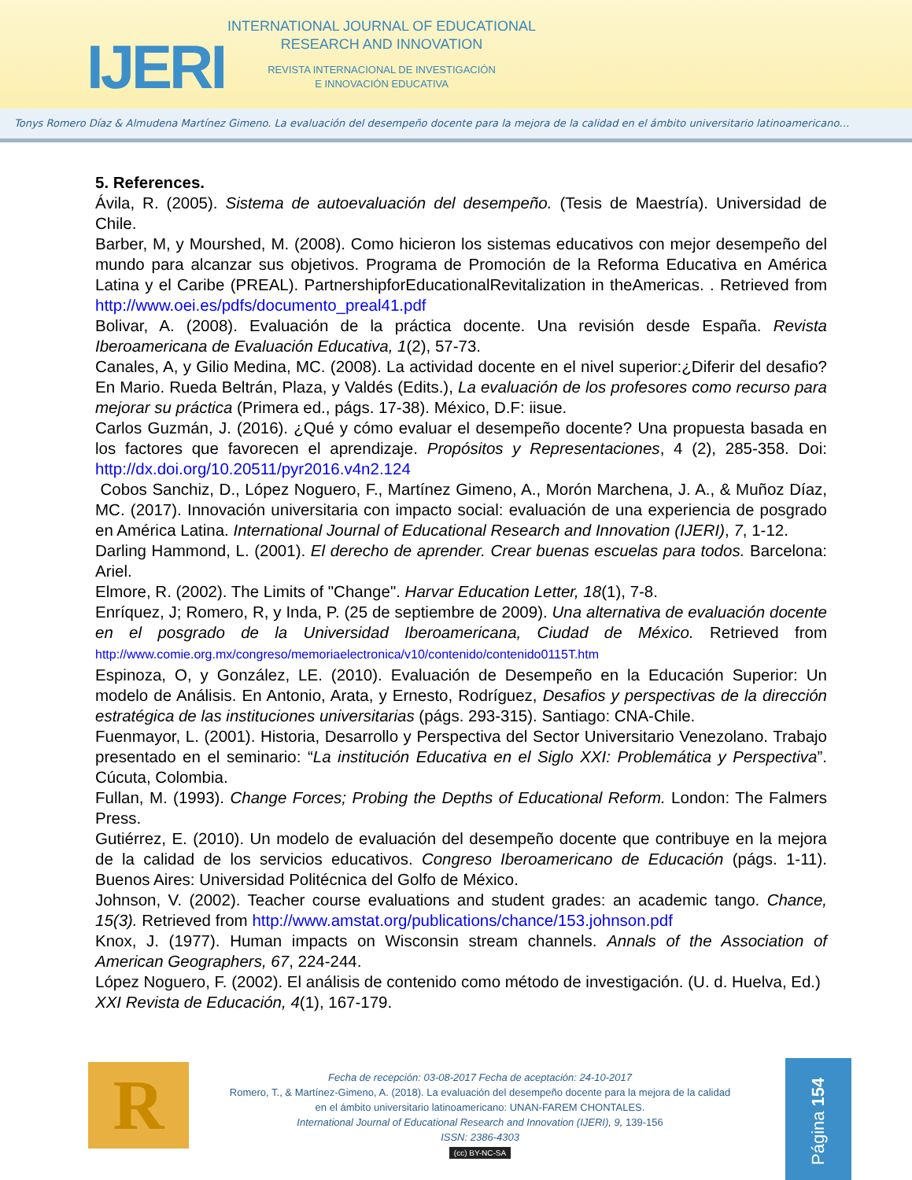IJERI
INTERNATIONAL JOURNAL OF EDUCATIONAL
RESEARCH AND INNOVATION
REVISTA INTERNACIONAL DE INVESTIGACIÓN
E INNOVACIÓN EDUCATIVA
Tonys Romero Díaz & Almudena Martínez Gimeno. La evaluación del desempeño docente para la mejora de la calidad en el ámbito universitario latinoamericano…
5. References.
Ávila, R. (2005). Sistema de autoevaluación del desempeño. (Tesis de Maestría). Universidad de Chile.
Barber, M, y Mourshed, M. (2008). Como hicieron los sistemas educativos con mejor desempeño del mundo para alcanzar sus objetivos. Programa de Promoción de la Reforma Educativa en América Latina y el Caribe (PREAL). PartnershipforEducationalRevitalization in theAmericas. . Retrieved from http://www.oei.es/pdfs/documento_preal41.pdf
Bolivar, A. (2008). Evaluación de la práctica docente. Una revisión desde España. Revista Iberoamericana de Evaluación Educativa, 1(2), 57-73.
Canales, A, y Gilio Medina, MC. (2008). La actividad docente en el nivel superior:¿Diferir del desafio? En Mario. Rueda Beltrán, Plaza, y Valdés (Edits.), La evaluación de los profesores como recurso para mejorar su práctica (Primera ed., págs. 17-38). México, D.F: iisue.
Carlos Guzmán, J. (2016). ¿Qué y cómo evaluar el desempeño docente? Una propuesta basada en los factores que favorecen el aprendizaje. Propósitos y Representaciones, 4 (2), 285-358. Doi: http://dx.doi.org/10.20511/pyr2016.v4n2.124
Cobos Sanchiz, D., López Noguero, F., Martínez Gimeno, A., Morón Marchena, J. A., & Muñoz Díaz, MC. (2017). Innovación universitaria con impacto social: evaluación de una experiencia de posgrado en América Latina. International Journal of Educational Research and Innovation (IJERI), 7, 1-12.
Darling Hammond, L. (2001). El derecho de aprender. Crear buenas escuelas para todos. Barcelona: Ariel.
Elmore, R. (2002). The Limits of "Change". Harvar Education Letter, 18(1), 7-8.
Enríquez, J; Romero, R, y Inda, P. (25 de septiembre de 2009). Una alternativa de evaluación docente en el posgrado de la Universidad Iberoamericana, Ciudad de México. Retrieved from http://www.comie.org.mx/congreso/memoriaelectronica/v10/contenido/contenido0115T.htm
Espinoza, O, y González, LE. (2010). Evaluación de Desempeño en la Educación Superior: Un modelo de Análisis. En Antonio, Arata, y Ernesto, Rodríguez, Desafios y perspectivas de la dirección estratégica de las instituciones universitarias (págs. 293-315). Santiago: CNA-Chile.
Fuenmayor, L. (2001). Historia, Desarrollo y Perspectiva del Sector Universitario Venezolano. Trabajo presentado en el seminario: “La institución Educativa en el Siglo XXI: Problemática y Perspectiva”. Cúcuta, Colombia.
Fullan, M. (1993). Change Forces; Probing the Depths of Educational Reform. London: The Falmers Press.
Gutiérrez, E. (2010). Un modelo de evaluación del desempeño docente que contribuye en la mejora de la calidad de los servicios educativos. Congreso Iberoamericano de Educación (págs. 1-11). Buenos Aires: Universidad Politécnica del Golfo de México.
Johnson, V. (2002). Teacher course evaluations and student grades: an academic tango. Chance, 15(3). Retrieved from http://www.amstat.org/publications/chance/153.johnson.pdf
Knox, J. (1977). Human impacts on Wisconsin stream channels. Annals of the Association of American Geographers, 67, 224-244.
López Noguero, F. (2002). El análisis de contenido como método de investigación. (U. d. Huelva, Ed.) XXI Revista de Educación, 4(1), 167-179.
R
Fecha de recepción: 03-08-2017 Fecha de aceptación: 24-10-2017
Romero, T., & Martínez-Gimeno, A. (2018). La evaluación del desempeño docente para la mejora de la calidad en el ámbito universitario latinoamericano: UNAN-FAREM CHONTALES.
International Journal of Educational Research and Innovation (IJERI), 9, 139-156
ISSN: 2386-4303
(cc) BY-NC-SA
Página 154